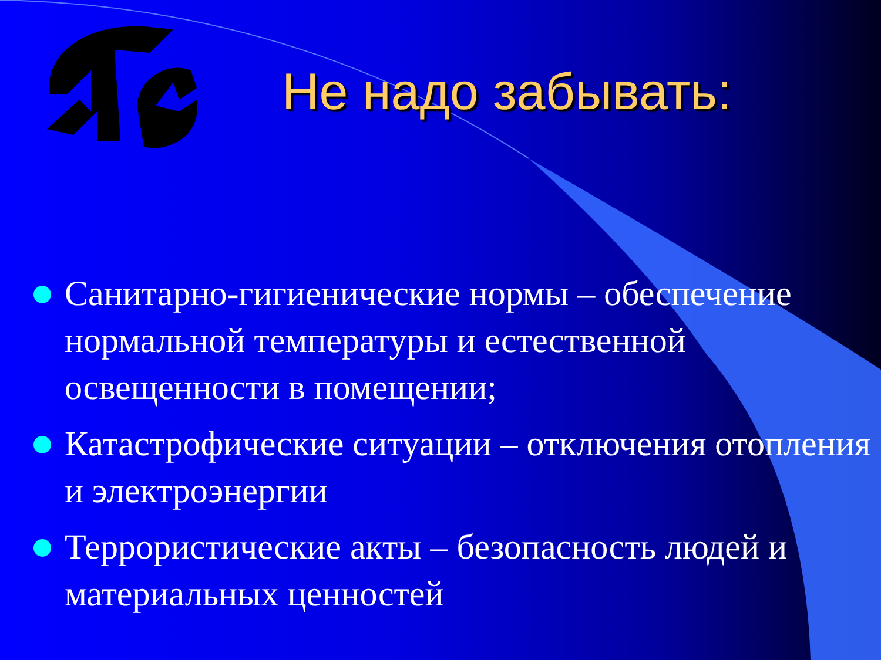Не надо забывать:
Санитарно-гигиенические нормы – обеспечение нормальной температуры и естественной освещенности в помещении;
Катастрофические ситуации – отключения отопления и электроэнергии
Террористические акты – безопасность людей и материальных ценностей